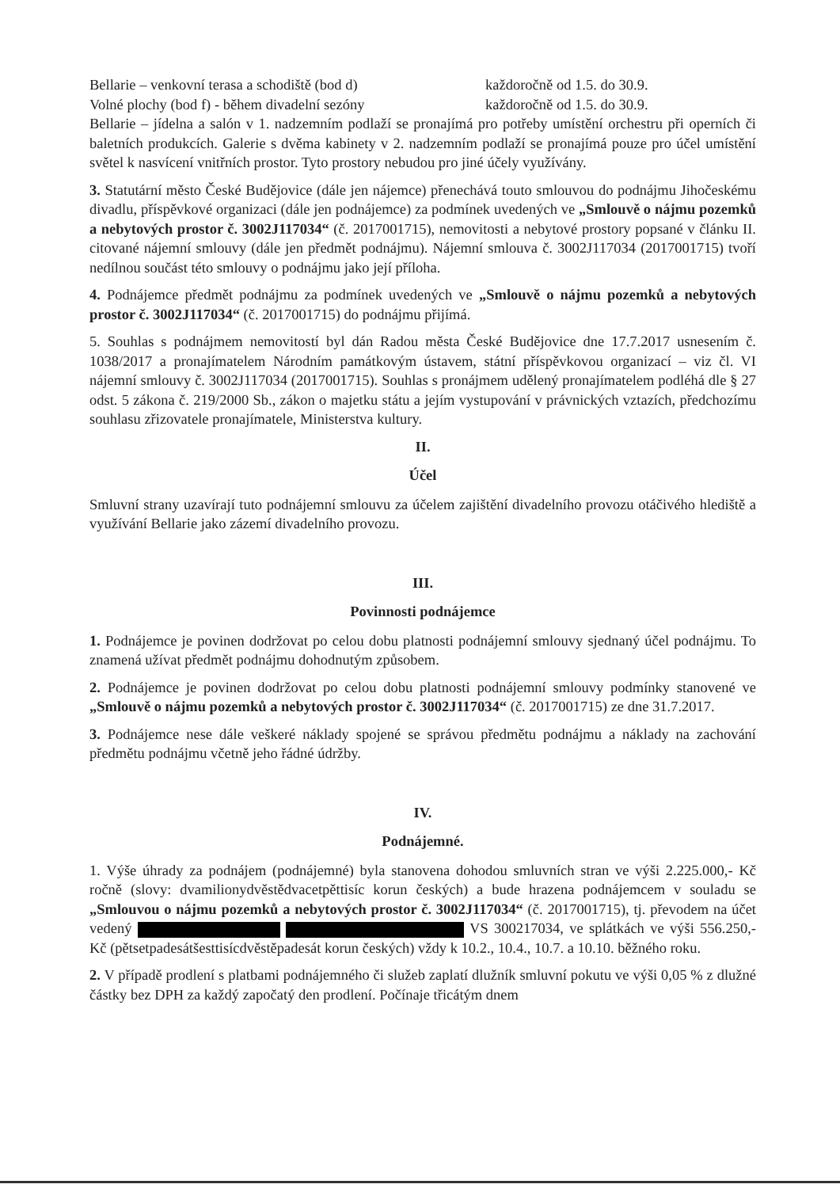Bellarie – venkovní terasa a schodiště (bod d) každoročně od 1.5. do 30.9.
Volné plochy (bod f) - během divadelní sezóny každoročně od 1.5. do 30.9.
Bellarie – jídelna a salón v 1. nadzemním podlaží se pronajímá pro potřeby umístění orchestru při operních či baletních produkcích. Galerie s dvěma kabinety v 2. nadzemním podlaží se pronajímá pouze pro účel umístění světel k nasvícení vnitřních prostor. Tyto prostory nebudou pro jiné účely využívány.
3. Statutární město České Budějovice (dále jen nájemce) přenechává touto smlouvou do podnájmu Jihočeskému divadlu, příspěvkové organizaci (dále jen podnájemce) za podmínek uvedených ve „Smlouvě o nájmu pozemků a nebytových prostor č. 3002J117034“ (č. 2017001715), nemovitosti a nebytové prostory popsané v článku II. citované nájemní smlouvy (dále jen předmět podnájmu). Nájemní smlouva č. 3002J117034 (2017001715) tvoří nedílnou součást této smlouvy o podnájmu jako její příloha.
4. Podnájemce předmět podnájmu za podmínek uvedených ve „Smlouvě o nájmu pozemků a nebytových prostor č. 3002J117034“ (č. 2017001715) do podnájmu přijímá.
5. Souhlas s podnájmem nemovitostí byl dán Radou města České Budějovice dne 17.7.2017 usnesením č. 1038/2017 a pronajímatelem Národním památkovým ústavem, státní příspěvkovou organizací – viz čl. VI nájemní smlouvy č. 3002J117034 (2017001715). Souhlas s pronájmem udělený pronajímatelem podléhá dle § 27 odst. 5 zákona č. 219/2000 Sb., zákon o majetku státu a jejím vystupování v právnických vztazích, předchozímu souhlasu zřizovatele pronajímatele, Ministerstva kultury.
II.
Účel
Smluvní strany uzavírají tuto podnájemní smlouvu za účelem zajištění divadelního provozu otáčivého hlediště a využívání Bellarie jako zázemí divadelního provozu.
III.
Povinnosti podnájemce
1. Podnájemce je povinen dodržovat po celou dobu platnosti podnájemní smlouvy sjednaný účel podnájmu. To znamená užívat předmět podnájmu dohodnutým způsobem.
2. Podnájemce je povinen dodržovat po celou dobu platnosti podnájemní smlouvy podmínky stanovené ve „Smlouvě o nájmu pozemků a nebytových prostor č. 3002J117034“ (č. 2017001715) ze dne 31.7.2017.
3. Podnájemce nese dále veškeré náklady spojené se správou předmětu podnájmu a náklady na zachování předmětu podnájmu včetně jeho řádné údržby.
IV.
Podnájemné.
1. Výše úhrady za podnájem (podnájemné) byla stanovena dohodou smluvních stran ve výši 2.225.000,- Kč ročně (slovy: dvamilionydvěstědvacetpěttisíc korun českých) a bude hrazena podnájemcem v souladu se „Smlouvou o nájmu pozemků a nebytových prostor č. 3002J117034“ (č. 2017001715), tj. převodem na účet vedený VS 300217034, ve splátkách ve výši 556.250,- Kč (pětsetpadesátšesttisícdvěstěpadesát korun českých) vždy k 10.2., 10.4., 10.7. a 10.10. běžného roku.
2. V případě prodlení s platbami podnájemného či služeb zaplatí dlužník smluvní pokutu ve výši 0,05 % z dlužné částky bez DPH za každý započatý den prodlení. Počínaje třicátým dnem